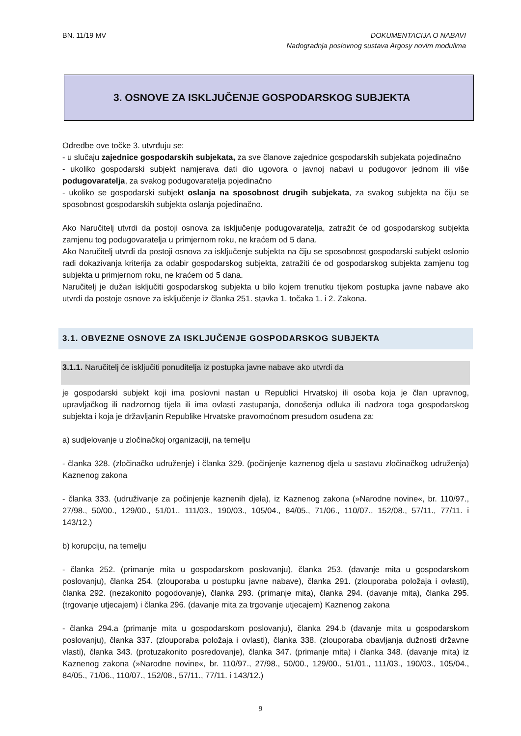BN. 11/19 MV DOKUMENTACIJA O NABAVI
Nadogradnja poslovnog sustava Argosy novim modulima
3. OSNOVE ZA ISKLJUČENJE GOSPODARSKOG SUBJEKTA
Odredbe ove točke 3. utvrđuju se:
- u slučaju zajednice gospodarskih subjekata, za sve članove zajednice gospodarskih subjekata pojedinačno
- ukoliko gospodarski subjekt namjerava dati dio ugovora o javnoj nabavi u podugovor jednom ili više podugovaratelja, za svakog podugovaratelja pojedinačno
- ukoliko se gospodarski subjekt oslanja na sposobnost drugih subjekata, za svakog subjekta na čiju se sposobnost gospodarskih subjekta oslanja pojedinačno.
Ako Naručitelj utvrdi da postoji osnova za isključenje podugovaratelja, zatražit će od gospodarskog subjekta zamjenu tog podugovaratelja u primjernom roku, ne kraćem od 5 dana.
Ako Naručitelj utvrdi da postoji osnova za isključenje subjekta na čiju se sposobnost gospodarski subjekt oslonio radi dokazivanja kriterija za odabir gospodarskog subjekta, zatražiti će od gospodarskog subjekta zamjenu tog subjekta u primjernom roku, ne kraćem od 5 dana.
Naručitelj je dužan isključiti gospodarskog subjekta u bilo kojem trenutku tijekom postupka javne nabave ako utvrdi da postoje osnove za isključenje iz članka 251. stavka 1. točaka 1. i 2. Zakona.
3.1. OBVEZNE OSNOVE ZA ISKLJUČENJE GOSPODARSKOG SUBJEKTA
3.1.1. Naručitelj će isključiti ponuditelja iz postupka javne nabave ako utvrdi da
je gospodarski subjekt koji ima poslovni nastan u Republici Hrvatskoj ili osoba koja je član upravnog, upravljačkog ili nadzornog tijela ili ima ovlasti zastupanja, donošenja odluka ili nadzora toga gospodarskog subjekta i koja je državljanin Republike Hrvatske pravomoćnom presudom osuđena za:
a) sudjelovanje u zločinačkoj organizaciji, na temelju
- članka 328. (zločinačko udruženje) i članka 329. (počinjenje kaznenog djela u sastavu zločinačkog udruženja) Kaznenog zakona
- članka 333. (udruživanje za počinjenje kaznenih djela), iz Kaznenog zakona (»Narodne novine«, br. 110/97., 27/98., 50/00., 129/00., 51/01., 111/03., 190/03., 105/04., 84/05., 71/06., 110/07., 152/08., 57/11., 77/11. i 143/12.)
b) korupciju, na temelju
- članka 252. (primanje mita u gospodarskom poslovanju), članka 253. (davanje mita u gospodarskom poslovanju), članka 254. (zlouporaba u postupku javne nabave), članka 291. (zlouporaba položaja i ovlasti), članka 292. (nezakonito pogodovanje), članka 293. (primanje mita), članka 294. (davanje mita), članka 295. (trgovanje utjecajem) i članka 296. (davanje mita za trgovanje utjecajem) Kaznenog zakona
- članka 294.a (primanje mita u gospodarskom poslovanju), članka 294.b (davanje mita u gospodarskom poslovanju), članka 337. (zlouporaba položaja i ovlasti), članka 338. (zlouporaba obavljanja dužnosti državne vlasti), članka 343. (protuzakonito posredovanje), članka 347. (primanje mita) i članka 348. (davanje mita) iz Kaznenog zakona (»Narodne novine«, br. 110/97., 27/98., 50/00., 129/00., 51/01., 111/03., 190/03., 105/04., 84/05., 71/06., 110/07., 152/08., 57/11., 77/11. i 143/12.)
9